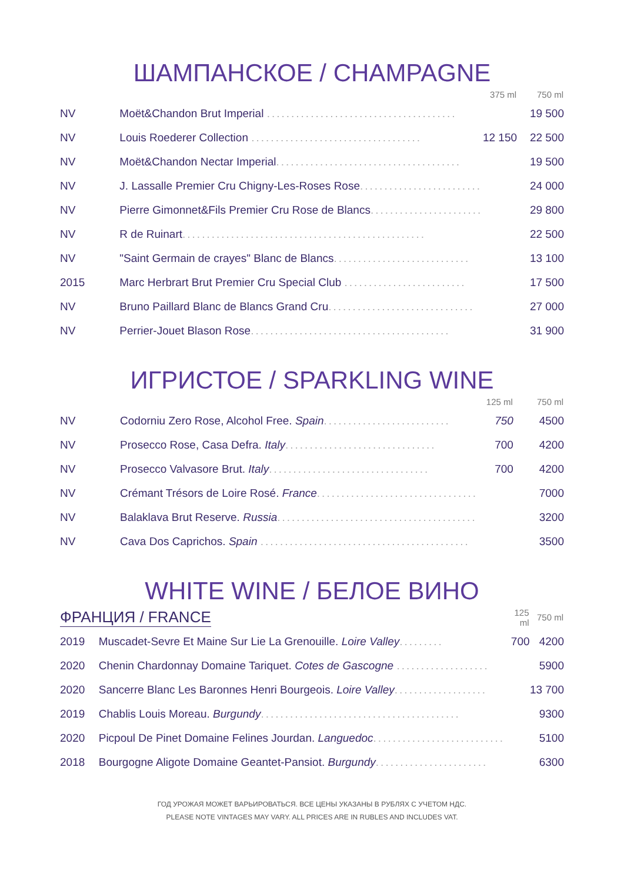ШАМПАНСКОЕ / CHAMPAGNE
| | | 375 ml | 750 ml |
| --- | --- | --- | --- |
| NV | Moët&Chandon Brut Imperial ....................................... | | 19 500 |
| NV | Louis Roederer Collection ................................... | 12 150 | 22 500 |
| NV | Moët&Chandon Nectar Imperial ...................................... | | 19 500 |
| NV | J. Lassalle Premier Cru Chigny-Les-Roses Rose ......................... | | 24 000 |
| NV | Pierre Gimonnet&Fils Premier Cru Rose de Blancs ....................... | | 29 800 |
| NV | R de Ruinart .................................................. | | 22 500 |
| NV | "Saint Germain de crayes" Blanc de Blancs ............................ | | 13 100 |
| 2015 | Marc Herbrart Brut Premier Cru Special Club ......................... | | 17 500 |
| NV | Bruno Paillard Blanc de Blancs Grand Cru .............................. | | 27 000 |
| NV | Perrier-Jouet Blason Rose ......................................... | | 31 900 |
ИГРИСТОЕ / SPARKLING WINE
| | | 125 ml | 750 ml |
| --- | --- | --- | --- |
| NV | Codorniu Zero Rose, Alcohol Free. Spain .......................... | 750 | 4500 |
| NV | Prosecco Rose, Casa Defra. Italy ............................... | 700 | 4200 |
| NV | Prosecco Valvasore Brut. Italy ................................. | 700 | 4200 |
| NV | Crémant Trésors de Loire Rosé. France ................................. | | 7000 |
| NV | Balaklava Brut Reserve. Russia ......................................... | | 3200 |
| NV | Cava Dos Caprichos. Spain ........................................... | | 3500 |
WHITE WINE / БЕЛОЕ ВИНО
| ФРАНЦИЯ / FRANCE | | 125 ml | 750 ml |
| 2019 | Muscadet-Sevre Et Maine Sur Lie La Grenouille. Loire Valley ......... | 700 | 4200 |
| 2020 | Chenin Chardonnay Domaine Tariquet. Cotes de Gascogne ................... | | 5900 |
| 2020 | Sancerre Blanc Les Baronnes Henri Bourgeois. Loire Valley ................... | | 13 700 |
| 2019 | Chablis Louis Moreau. Burgundy ......................................... | | 9300 |
| 2020 | Picpoul De Pinet Domaine Felines Jourdan. Languedoc ........................... | | 5100 |
| 2018 | Bourgogne Aligote Domaine Geantet-Pansiot. Burgundy ....................... | | 6300 |
ГОД УРОЖАЯ МОЖЕТ ВАРЬИРОВАТЬСЯ. ВСЕ ЦЕНЫ УКАЗАНЫ В РУБЛЯХ С УЧЕТОМ НДС.
PLEASE NOTE VINTAGES MAY VARY. ALL PRICES ARE IN RUBLES AND INCLUDES VAT.